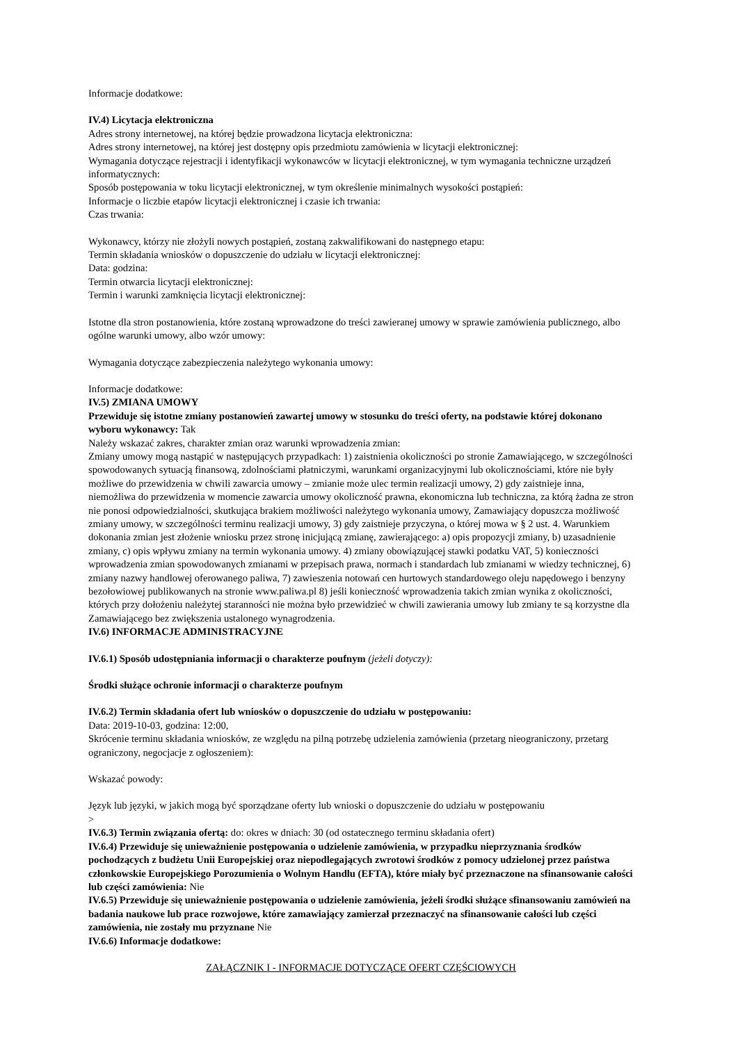Informacje dodatkowe:
IV.4) Licytacja elektroniczna
Adres strony internetowej, na której będzie prowadzona licytacja elektroniczna:
Adres strony internetowej, na której jest dostępny opis przedmiotu zamówienia w licytacji elektronicznej:
Wymagania dotyczące rejestracji i identyfikacji wykonawców w licytacji elektronicznej, w tym wymagania techniczne urządzeń informatycznych:
Sposób postępowania w toku licytacji elektronicznej, w tym określenie minimalnych wysokości postąpień:
Informacje o liczbie etapów licytacji elektronicznej i czasie ich trwania:
Czas trwania:
Wykonawcy, którzy nie złożyli nowych postąpień, zostaną zakwalifikowani do następnego etapu:
Termin składania wniosków o dopuszczenie do udziału w licytacji elektronicznej:
Data: godzina:
Termin otwarcia licytacji elektronicznej:
Termin i warunki zamknięcia licytacji elektronicznej:
Istotne dla stron postanowienia, które zostaną wprowadzone do treści zawieranej umowy w sprawie zamówienia publicznego, albo ogólne warunki umowy, albo wzór umowy:
Wymagania dotyczące zabezpieczenia należytego wykonania umowy:
Informacje dodatkowe:
IV.5) ZMIANA UMOWY
Przewiduje się istotne zmiany postanowień zawartej umowy w stosunku do treści oferty, na podstawie której dokonano wyboru wykonawcy: Tak
Należy wskazać zakres, charakter zmian oraz warunki wprowadzenia zmian:
Zmiany umowy mogą nastąpić w następujących przypadkach: 1) zaistnienia okoliczności po stronie Zamawiającego, w szczególności spowodowanych sytuacją finansową, zdolnościami płatniczymi, warunkami organizacyjnymi lub okolicznościami, które nie były możliwe do przewidzenia w chwili zawarcia umowy – zmianie może ulec termin realizacji umowy, 2) gdy zaistnieje inna, niemożliwa do przewidzenia w momencie zawarcia umowy okoliczność prawna, ekonomiczna lub techniczna, za którą żadna ze stron nie ponosi odpowiedzialności, skutkująca brakiem możliwości należytego wykonania umowy, Zamawiający dopuszcza możliwość zmiany umowy, w szczególności terminu realizacji umowy, 3) gdy zaistnieje przyczyna, o której mowa w § 2 ust. 4. Warunkiem dokonania zmian jest złożenie wniosku przez stronę inicjującą zmianę, zawierającego: a) opis propozycji zmiany, b) uzasadnienie zmiany, c) opis wpływu zmiany na termin wykonania umowy. 4) zmiany obowiązującej stawki podatku VAT, 5) konieczności wprowadzenia zmian spowodowanych zmianami w przepisach prawa, normach i standardach lub zmianami w wiedzy technicznej, 6) zmiany nazwy handlowej oferowanego paliwa, 7) zawieszenia notowań cen hurtowych standardowego oleju napędowego i benzyny bezołowiowej publikowanych na stronie www.paliwa.pl 8) jeśli konieczność wprowadzenia takich zmian wynika z okoliczności, których przy dołożeniu należytej staranności nie można było przewidzieć w chwili zawierania umowy lub zmiany te są korzystne dla Zamawiającego bez zwiększenia ustalonego wynagrodzenia.
IV.6) INFORMACJE ADMINISTRACYJNE
IV.6.1) Sposób udostępniania informacji o charakterze poufnym (jeżeli dotyczy):
Środki służące ochronie informacji o charakterze poufnym
IV.6.2) Termin składania ofert lub wniosków o dopuszczenie do udziału w postępowaniu:
Data: 2019-10-03, godzina: 12:00,
Skrócenie terminu składania wniosków, ze względu na pilną potrzebę udzielenia zamówienia (przetarg nieograniczony, przetarg ograniczony, negocjacje z ogłoszeniem):
Wskazać powody:
Język lub języki, w jakich mogą być sporządzane oferty lub wnioski o dopuszczenie do udziału w postępowaniu
>
IV.6.3) Termin związania ofertą: do: okres w dniach: 30 (od ostatecznego terminu składania ofert)
IV.6.4) Przewiduje się unieważnienie postępowania o udzielenie zamówienia, w przypadku nieprzyznania środków pochodzących z budżetu Unii Europejskiej oraz niepodlegających zwrotowi środków z pomocy udzielonej przez państwa członkowskie Europejskiego Porozumienia o Wolnym Handlu (EFTA), które miały być przeznaczone na sfinansowanie całości lub części zamówienia: Nie
IV.6.5) Przewiduje się unieważnienie postępowania o udzielenie zamówienia, jeżeli środki służące sfinansowaniu zamówień na badania naukowe lub prace rozwojowe, które zamawiający zamierzał przeznaczyć na sfinansowanie całości lub części zamówienia, nie zostały mu przyznane Nie
IV.6.6) Informacje dodatkowe:
ZAŁĄCZNIK I - INFORMACJE DOTYCZĄCE OFERT CZĘŚCIOWYCH